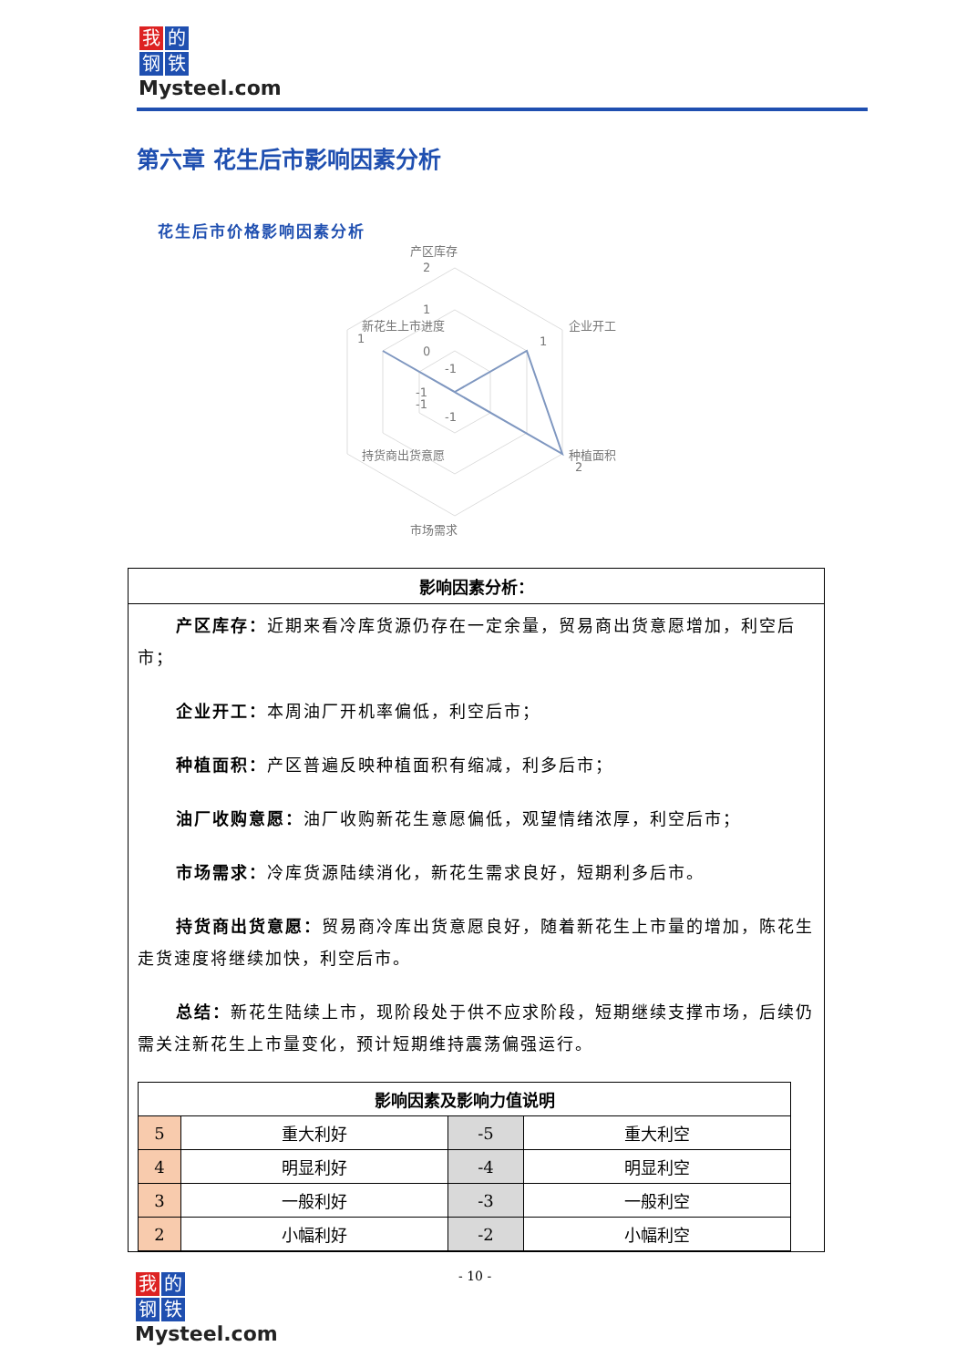我的
钢铁
Mysteel.com
第六章 花生后市影响因素分析
花生后市价格影响因素分析
产区库存
2
1
0
企业开工
1
种植面积
2
市场需求
持货商出货意愿
新花生上市进度
1
-1
-1
-1
-1
影响因素分析：
产区库存：近期来看冷库货源仍存在一定余量，贸易商出货意愿增加，利空后市；
企业开工：本周油厂开机率偏低，利空后市；
种植面积：产区普遍反映种植面积有缩减，利多后市；
油厂收购意愿：油厂收购新花生意愿偏低，观望情绪浓厚，利空后市；
市场需求：冷库货源陆续消化，新花生需求良好，短期利多后市。
持货商出货意愿：贸易商冷库出货意愿良好，随着新花生上市量的增加，陈花生走货速度将继续加快，利空后市。
总结：新花生陆续上市，现阶段处于供不应求阶段，短期继续支撑市场，后续仍需关注新花生上市量变化，预计短期维持震荡偏强运行。
| 影响因素及影响力值说明 | | | |
| --- | --- | --- | --- |
| 5 | 重大利好 | -5 | 重大利空 |
| 4 | 明显利好 | -4 | 明显利空 |
| 3 | 一般利好 | -3 | 一般利空 |
| 2 | 小幅利好 | -2 | 小幅利空 |
- 10 -
我的
钢铁
Mysteel.com